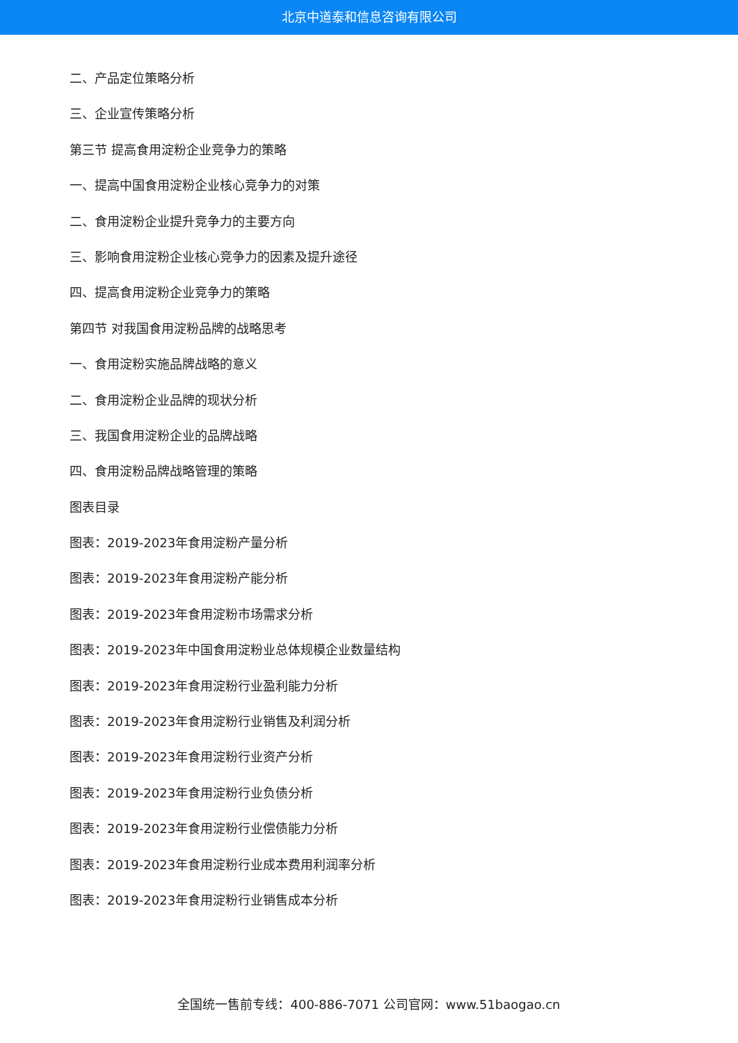北京中道泰和信息咨询有限公司
二、产品定位策略分析
三、企业宣传策略分析
第三节 提高食用淀粉企业竞争力的策略
一、提高中国食用淀粉企业核心竞争力的对策
二、食用淀粉企业提升竞争力的主要方向
三、影响食用淀粉企业核心竞争力的因素及提升途径
四、提高食用淀粉企业竞争力的策略
第四节 对我国食用淀粉品牌的战略思考
一、食用淀粉实施品牌战略的意义
二、食用淀粉企业品牌的现状分析
三、我国食用淀粉企业的品牌战略
四、食用淀粉品牌战略管理的策略
图表目录
图表：2019-2023年食用淀粉产量分析
图表：2019-2023年食用淀粉产能分析
图表：2019-2023年食用淀粉市场需求分析
图表：2019-2023年中国食用淀粉业总体规模企业数量结构
图表：2019-2023年食用淀粉行业盈利能力分析
图表：2019-2023年食用淀粉行业销售及利润分析
图表：2019-2023年食用淀粉行业资产分析
图表：2019-2023年食用淀粉行业负债分析
图表：2019-2023年食用淀粉行业偿债能力分析
图表：2019-2023年食用淀粉行业成本费用利润率分析
图表：2019-2023年食用淀粉行业销售成本分析
全国统一售前专线：400-886-7071 公司官网：www.51baogao.cn